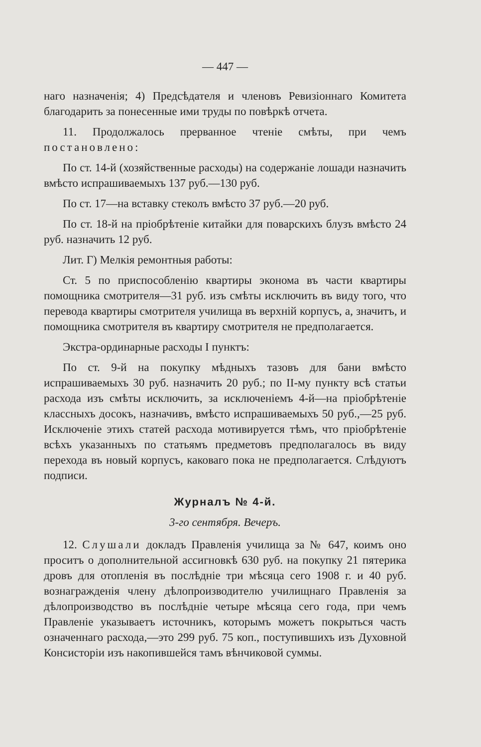— 447 —
наго назначенія; 4) Предсѣдателя и членовъ Ревизіоннаго Комитета благодарить за понесенные ими труды по повѣркѣ отчета.
11. Продолжалось прерванное чтеніе смѣты, при чемъ постановлено:
По ст. 14-й (хозяйственные расходы) на содержаніе лошади назначить вмѣсто испрашиваемыхъ 137 руб.—130 руб.
По ст. 17—на вставку стеколъ вмѣсто 37 руб.—20 руб.
По ст. 18-й на пріобрѣтеніе китайки для поварскихъ блузъ вмѣсто 24 руб. назначить 12 руб.
Лит. Г) Мелкія ремонтныя работы:
Ст. 5 по приспособленію квартиры эконома въ части квартиры помощника смотрителя—31 руб. изъ смѣты исключить въ виду того, что перевода квартиры смотрителя училища въ верхній корпусъ, а, значитъ, и помощника смотрителя въ квартиру смотрителя не предполагается.
Экстра-ординарные расходы I пунктъ:
По ст. 9-й на покупку мѣдныхъ тазовъ для бани вмѣсто испрашиваемыхъ 30 руб. назначить 20 руб.; по II-му пункту всѣ статьи расхода изъ смѣты исключить, за исключеніемъ 4-й—на пріобрѣтеніе классныхъ досокъ, назначивъ, вмѣсто испрашиваемыхъ 50 руб.,—25 руб. Исключеніе этихъ статей расхода мотивируется тѣмъ, что пріобрѣтеніе всѣхъ указанныхъ по статьямъ предметовъ предполагалось въ виду перехода въ новый корпусъ, каковаго пока не предполагается. Слѣдуютъ подписи.
Журналъ № 4-й.
3-го сентября. Вечеръ.
12. Слушали докладъ Правленія училища за № 647, коимъ оно проситъ о дополнительной ассигновкѣ 630 руб. на покупку 21 пятерика дровъ для отопленія въ послѣдніе три мѣсяца сего 1908 г. и 40 руб. вознагражденія члену дѣлопроизводителю училищнаго Правленія за дѣлопроизводство въ послѣдніе четыре мѣсяца сего года, при чемъ Правленіе указываетъ источникъ, которымъ можетъ покрыться часть означеннаго расхода,—это 299 руб. 75 коп., поступившихъ изъ Духовной Консисторіи изъ накопившейся тамъ вѣнчиковой суммы.